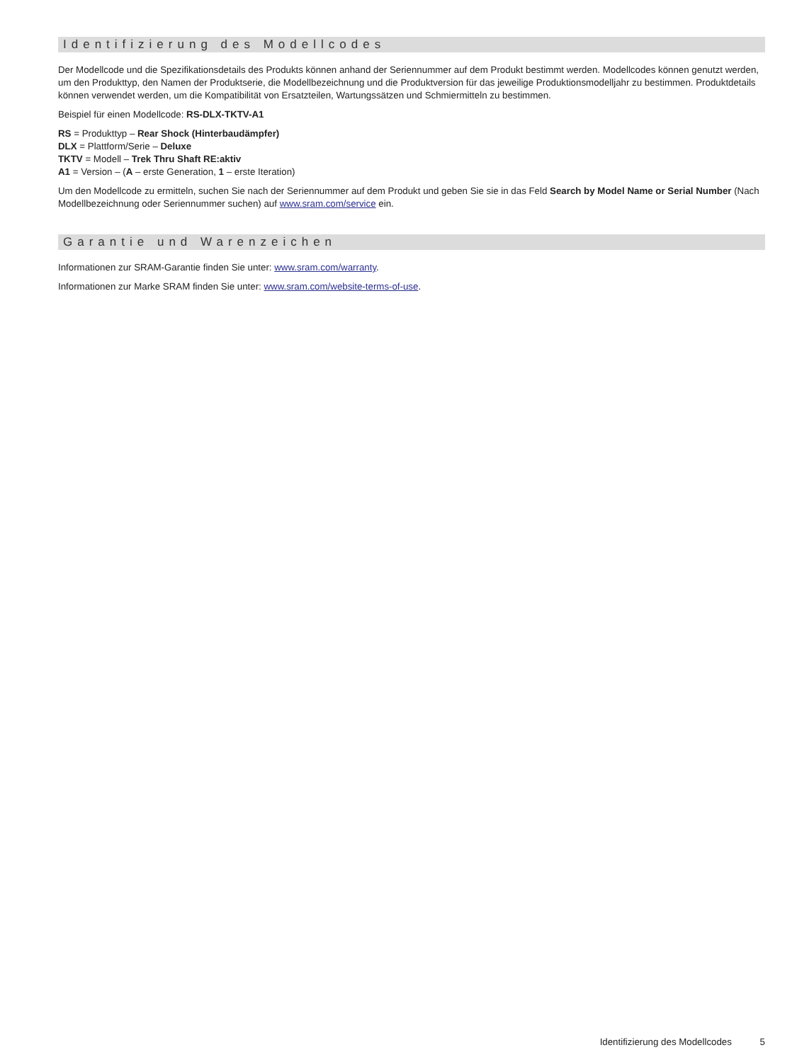Identifizierung des Modellcodes
Der Modellcode und die Spezifikationsdetails des Produkts können anhand der Seriennummer auf dem Produkt bestimmt werden. Modellcodes können genutzt werden, um den Produkttyp, den Namen der Produktserie, die Modellbezeichnung und die Produktversion für das jeweilige Produktionsmodelljahr zu bestimmen. Produktdetails können verwendet werden, um die Kompatibilität von Ersatzteilen, Wartungssätzen und Schmiermitteln zu bestimmen.
Beispiel für einen Modellcode: RS-DLX-TKTV-A1
RS = Produkttyp – Rear Shock (Hinterbaudämpfer)
DLX = Plattform/Serie – Deluxe
TKTV = Modell – Trek Thru Shaft RE:aktiv
A1 = Version – (A – erste Generation, 1 – erste Iteration)
Um den Modellcode zu ermitteln, suchen Sie nach der Seriennummer auf dem Produkt und geben Sie sie in das Feld Search by Model Name or Serial Number (Nach Modellbezeichnung oder Seriennummer suchen) auf www.sram.com/service ein.
Garantie und Warenzeichen
Informationen zur SRAM-Garantie finden Sie unter: www.sram.com/warranty.
Informationen zur Marke SRAM finden Sie unter: www.sram.com/website-terms-of-use.
Identifizierung des Modellcodes 5